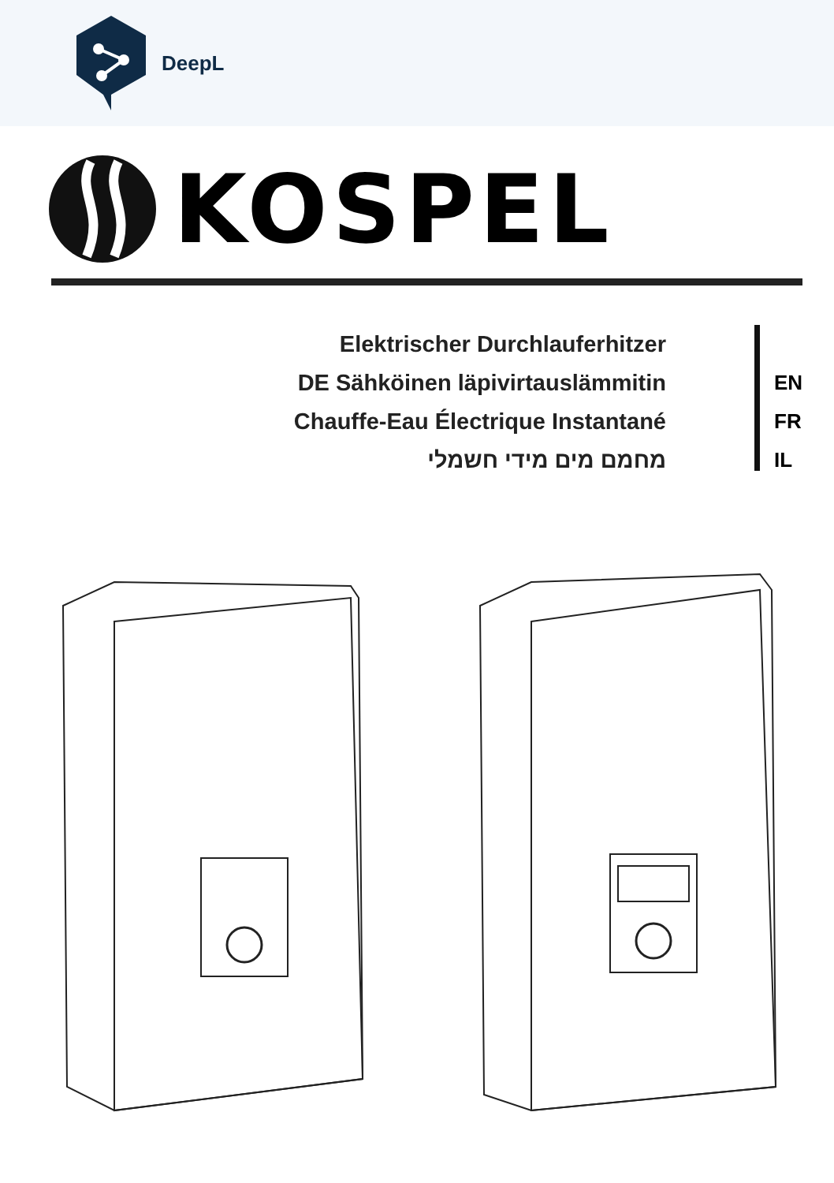DeepL
KOSPEL
Elektrischer Durchlauferhitzer
DE Sähköinen läpivirtauslämmitin
Chauffe-Eau Électrique Instantané
מחמם מים מידי חשמלי
EN
FR
IL